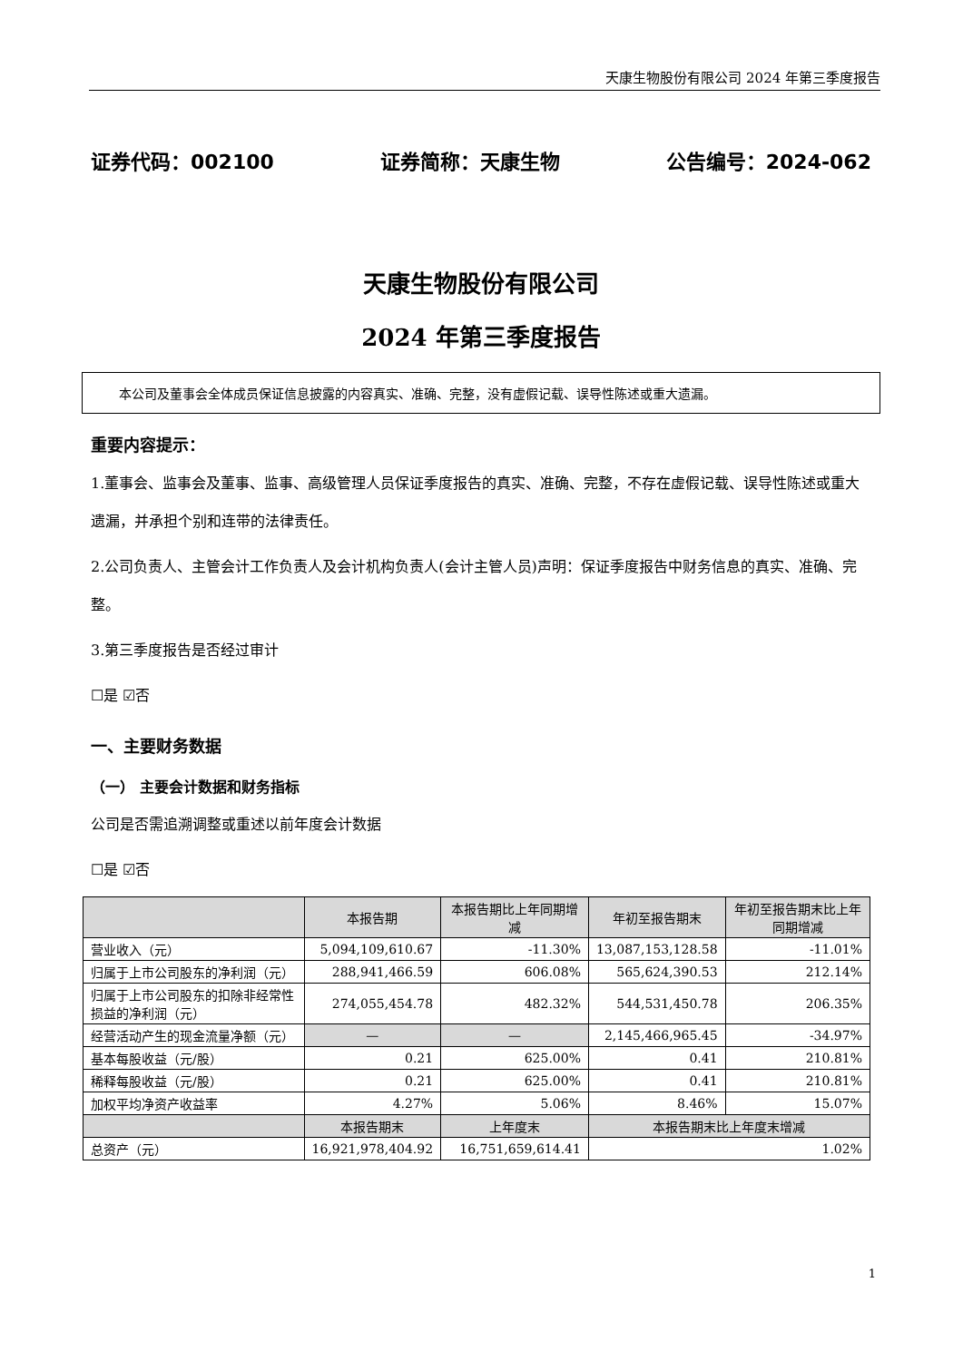天康生物股份有限公司 2024 年第三季度报告
证券代码：002100 证券简称：天康生物 公告编号：2024-062
天康生物股份有限公司
2024 年第三季度报告
本公司及董事会全体成员保证信息披露的内容真实、准确、完整，没有虚假记载、误导性陈述或重大遗漏。
重要内容提示：
1.董事会、监事会及董事、监事、高级管理人员保证季度报告的真实、准确、完整，不存在虚假记载、误导性陈述或重大遗漏，并承担个别和连带的法律责任。
2.公司负责人、主管会计工作负责人及会计机构负责人(会计主管人员)声明：保证季度报告中财务信息的真实、准确、完整。
3.第三季度报告是否经过审计
☐是 ☑否
一、主要财务数据
（一） 主要会计数据和财务指标
公司是否需追溯调整或重述以前年度会计数据
☐是 ☑否
| | 本报告期 | 本报告期比上年同期增减 | 年初至报告期末 | 年初至报告期末比上年同期增减 |
| --- | --- | --- | --- | --- |
| 营业收入（元） | 5,094,109,610.67 | -11.30% | 13,087,153,128.58 | -11.01% |
| 归属于上市公司股东的净利润（元） | 288,941,466.59 | 606.08% | 565,624,390.53 | 212.14% |
| 归属于上市公司股东的扣除非经常性损益的净利润（元） | 274,055,454.78 | 482.32% | 544,531,450.78 | 206.35% |
| 经营活动产生的现金流量净额（元） | — | — | 2,145,466,965.45 | -34.97% |
| 基本每股收益（元/股） | 0.21 | 625.00% | 0.41 | 210.81% |
| 稀释每股收益（元/股） | 0.21 | 625.00% | 0.41 | 210.81% |
| 加权平均净资产收益率 | 4.27% | 5.06% | 8.46% | 15.07% |
| | 本报告期末 | 上年度末 | 本报告期末比上年度末增减 | |
| 总资产（元） | 16,921,978,404.92 | 16,751,659,614.41 | 1.02% | |
1